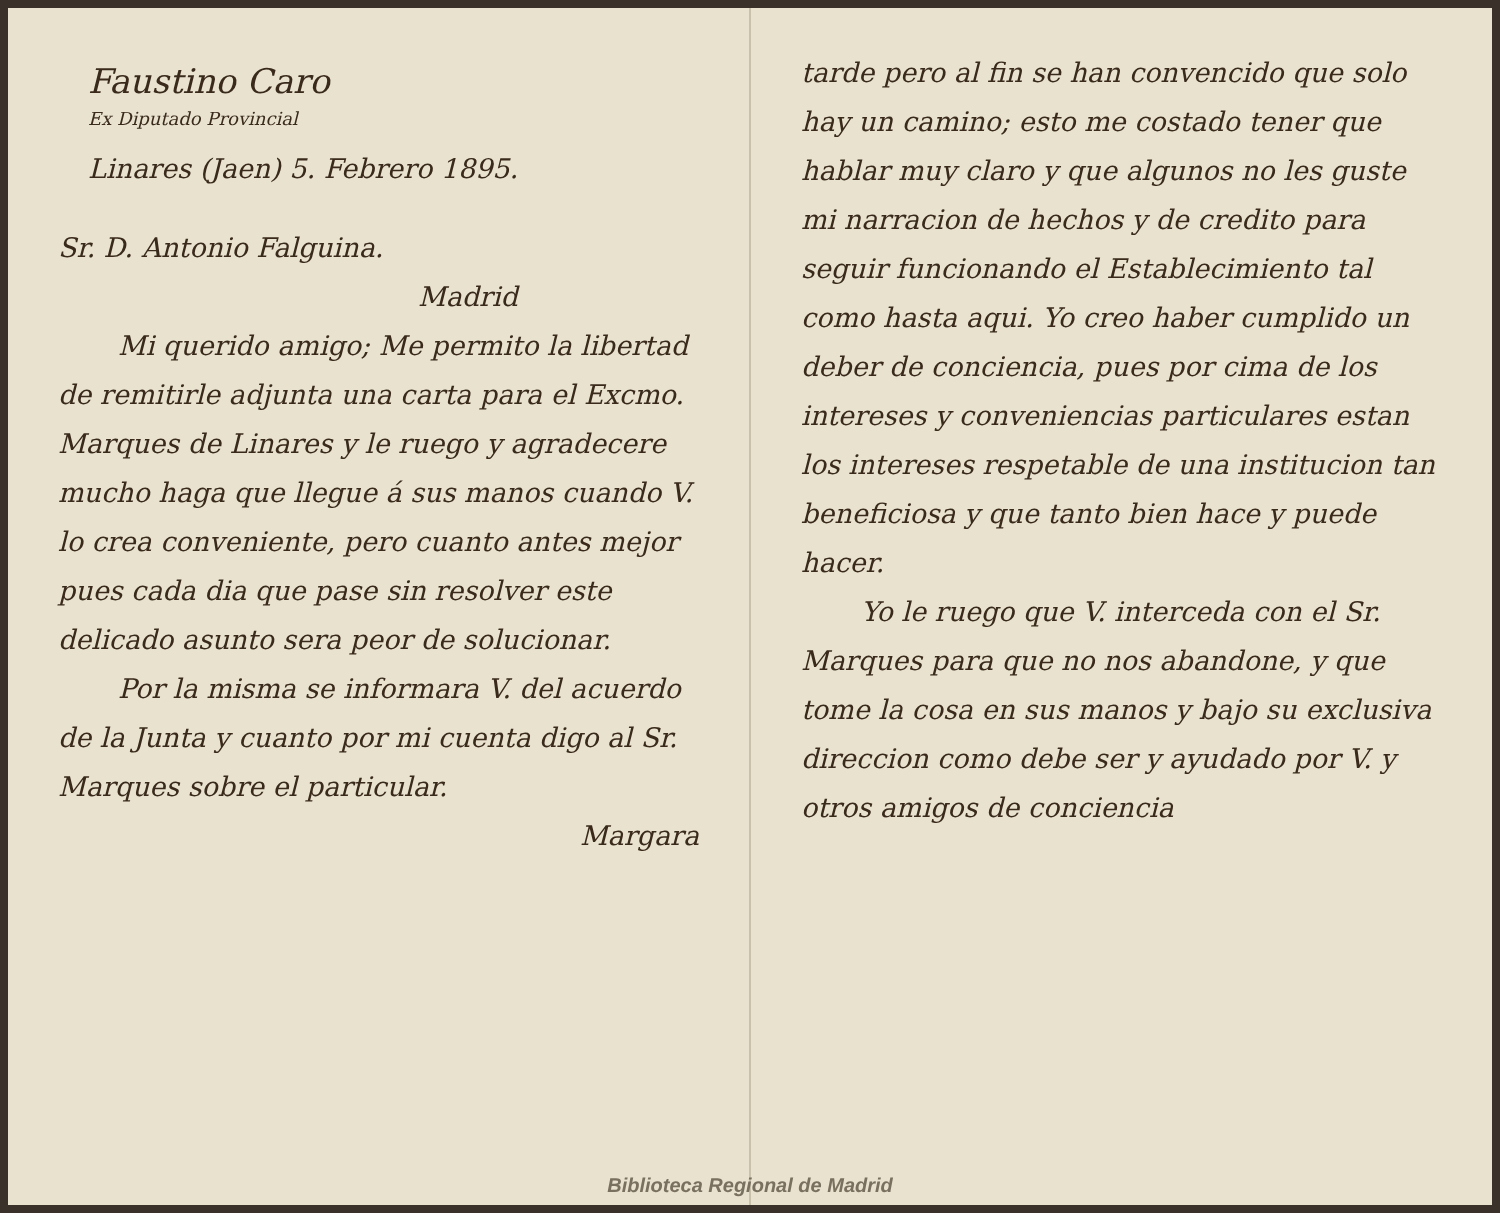Faustino Caro
Ex Diputado Provincial
Linares (Jaen) 5. Febrero 1895.
Sr. D. Antonio Falguina.
Madrid
Mi querido amigo; Me permito la libertad de remitirle adjunta una carta para el Excmo. Marques de Linares y le ruego y agradecere mucho haga que llegue á sus manos cuando V. lo crea conveniente, pero cuanto antes mejor pues cada dia que pase sin resolver este delicado asunto sera peor de solucionar.
Por la misma se informara V. del acuerdo de la Junta y cuanto por mi cuenta digo al Sr. Marques sobre el particular.
Margara
tarde pero al fin se han convencido que solo hay un camino; esto me costado tener que hablar muy claro y que algunos no les guste mi narracion de hechos y de credito para seguir funcionando el Establecimiento tal como hasta aqui. Yo creo haber cumplido un deber de conciencia, pues por cima de los intereses y conveniencias particulares estan los intereses respetable de una institucion tan beneficiosa y que tanto bien hace y puede hacer.
Yo le ruego que V. interceda con el Sr. Marques para que no nos abandone, y que tome la cosa en sus manos y bajo su exclusiva direccion como debe ser y ayudado por V. y otros amigos de conciencia
Biblioteca Regional de Madrid